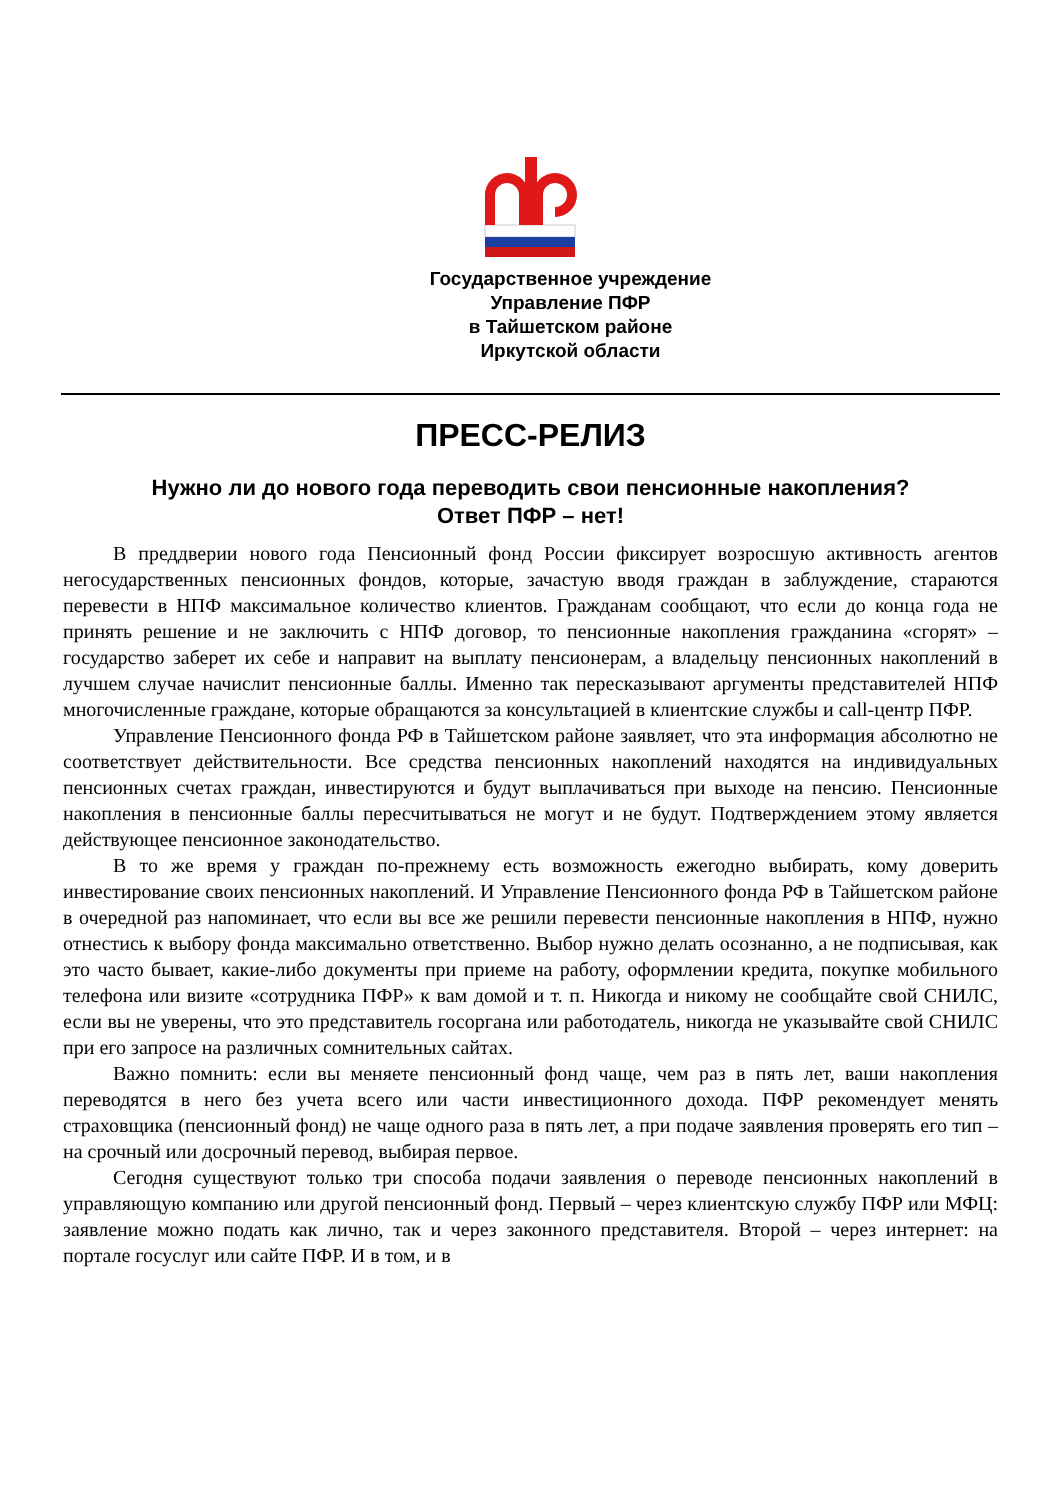Государственное учреждение
Управление ПФР
в Тайшетском районе
Иркутской области
ПРЕСС-РЕЛИЗ
Нужно ли до нового года переводить свои пенсионные накопления?
Ответ ПФР – нет!
В преддверии нового года Пенсионный фонд России фиксирует возросшую активность агентов негосударственных пенсионных фондов, которые, зачастую вводя граждан в заблуждение, стараются перевести в НПФ максимальное количество клиентов. Гражданам сообщают, что если до конца года не принять решение и не заключить с НПФ договор, то пенсионные накопления гражданина «сгорят» – государство заберет их себе и направит на выплату пенсионерам, а владельцу пенсионных накоплений в лучшем случае начислит пенсионные баллы. Именно так пересказывают аргументы представителей НПФ многочисленные граждане, которые обращаются за консультацией в клиентские службы и call-центр ПФР.
Управление Пенсионного фонда РФ в Тайшетском районе заявляет, что эта информация абсолютно не соответствует действительности. Все средства пенсионных накоплений находятся на индивидуальных пенсионных счетах граждан, инвестируются и будут выплачиваться при выходе на пенсию. Пенсионные накопления в пенсионные баллы пересчитываться не могут и не будут. Подтверждением этому является действующее пенсионное законодательство.
В то же время у граждан по-прежнему есть возможность ежегодно выбирать, кому доверить инвестирование своих пенсионных накоплений. И Управление Пенсионного фонда РФ в Тайшетском районе в очередной раз напоминает, что если вы все же решили перевести пенсионные накопления в НПФ, нужно отнестись к выбору фонда максимально ответственно. Выбор нужно делать осознанно, а не подписывая, как это часто бывает, какие-либо документы при приеме на работу, оформлении кредита, покупке мобильного телефона или визите «сотрудника ПФР» к вам домой и т. п. Никогда и никому не сообщайте свой СНИЛС, если вы не уверены, что это представитель госоргана или работодатель, никогда не указывайте свой СНИЛС при его запросе на различных сомнительных сайтах.
Важно помнить: если вы меняете пенсионный фонд чаще, чем раз в пять лет, ваши накопления переводятся в него без учета всего или части инвестиционного дохода. ПФР рекомендует менять страховщика (пенсионный фонд) не чаще одного раза в пять лет, а при подаче заявления проверять его тип – на срочный или досрочный перевод, выбирая первое.
Сегодня существуют только три способа подачи заявления о переводе пенсионных накоплений в управляющую компанию или другой пенсионный фонд. Первый – через клиентскую службу ПФР или МФЦ: заявление можно подать как лично, так и через законного представителя. Второй – через интернет: на портале госуслуг или сайте ПФР. И в том, и в